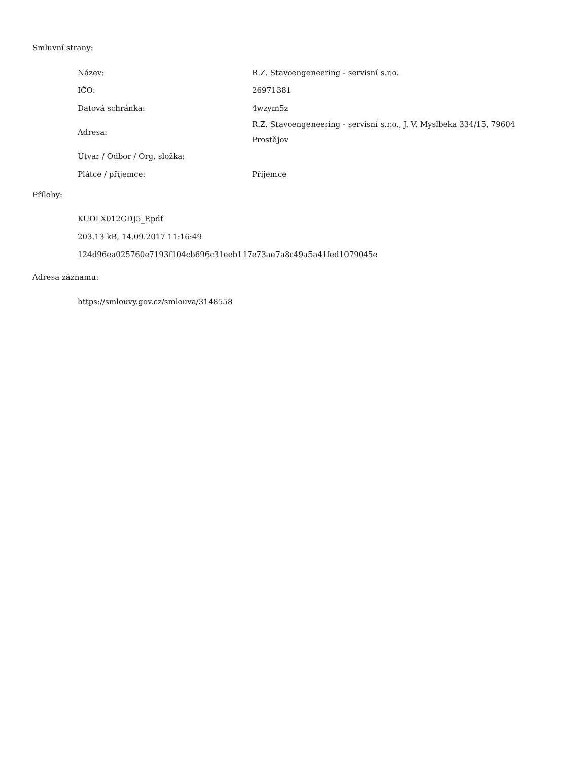Smluvní strany:
| Název: | R.Z. Stavoengeneering - servisní s.r.o. |
| IČO: | 26971381 |
| Datová schránka: | 4wzym5z |
| Adresa: | R.Z. Stavoengeneering - servisní s.r.o., J. V. Myslbeka 334/15, 79604 Prostějov |
| Útvar / Odbor / Org. složka: | |
| Plátce / příjemce: | Příjemce |
Přílohy:
KUOLX012GDJ5_P.pdf
203.13 kB, 14.09.2017 11:16:49
124d96ea025760e7193f104cb696c31eeb117e73ae7a8c49a5a41fed1079045e
Adresa záznamu:
https://smlouvy.gov.cz/smlouva/3148558